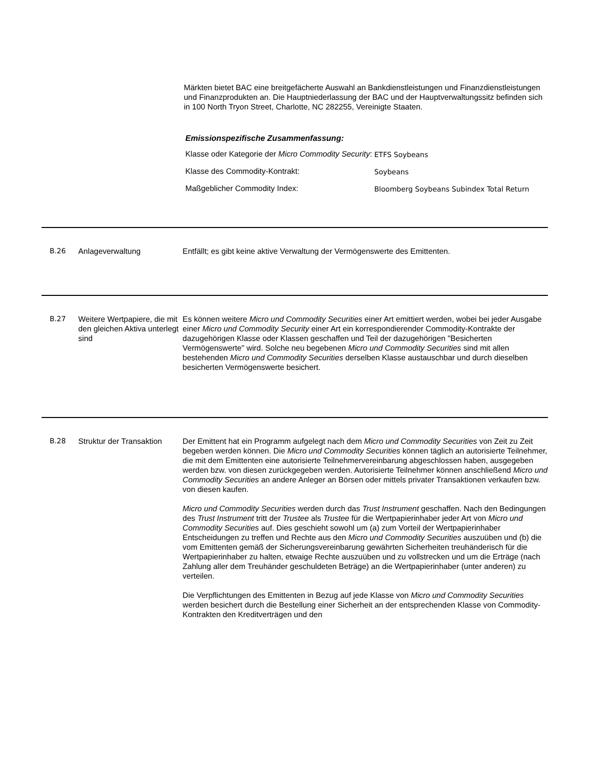Märkten bietet BAC eine breitgefächerte Auswahl an Bankdienstleistungen und Finanzdienstleistungen und Finanzprodukten an. Die Hauptniederlassung der BAC und der Hauptverwaltungssitz befinden sich in 100 North Tryon Street, Charlotte, NC 282255, Vereinigte Staaten.
Emissionspezifische Zusammenfassung:
| Klasse oder Kategorie der Micro Commodity Security : | ETFS Soybeans |
| Klasse des Commodity-Kontrakt: | Soybeans |
| Maßgeblicher Commodity Index: | Bloomberg Soybeans Subindex Total Return |
B.26 Anlageverwaltung Entfällt; es gibt keine aktive Verwaltung der Vermögenswerte des Emittenten.
B.27 Weitere Wertpapiere, die mit den gleichen Aktiva unterlegt sind
Es können weitere Micro und Commodity Securities einer Art emittiert werden, wobei bei jeder Ausgabe einer Micro und Commodity Security einer Art ein korrespondierender Commodity-Kontrakte der dazugehörigen Klasse oder Klassen geschaffen und Teil der dazugehörigen "Besicherten Vermögenswerte" wird. Solche neu begebenen Micro und Commodity Securities sind mit allen bestehenden Micro und Commodity Securities derselben Klasse austauschbar und durch dieselben besicherten Vermögenswerte besichert.
B.28 Struktur der Transaktion
Der Emittent hat ein Programm aufgelegt nach dem Micro und Commodity Securities von Zeit zu Zeit begeben werden können. Die Micro und Commodity Securities können täglich an autorisierte Teilnehmer, die mit dem Emittenten eine autorisierte Teilnehmervereinbarung abgeschlossen haben, ausgegeben werden bzw. von diesen zurückgegeben werden. Autorisierte Teilnehmer können anschließend Micro und Commodity Securities an andere Anleger an Börsen oder mittels privater Transaktionen verkaufen bzw. von diesen kaufen.
Micro und Commodity Securities werden durch das Trust Instrument geschaffen. Nach den Bedingungen des Trust Instrument tritt der Trustee als Trustee für die Wertpapierinhaber jeder Art von Micro und Commodity Securities auf. Dies geschieht sowohl um (a) zum Vorteil der Wertpapierinhaber Entscheidungen zu treffen und Rechte aus den Micro und Commodity Securities auszuüben und (b) die vom Emittenten gemäß der Sicherungsvereinbarung gewährten Sicherheiten treuhänderisch für die Wertpapierinhaber zu halten, etwaige Rechte auszuüben und zu vollstrecken und um die Erträge (nach Zahlung aller dem Treuhänder geschuldeten Beträge) an die Wertpapierinhaber (unter anderen) zu verteilen.
Die Verpflichtungen des Emittenten in Bezug auf jede Klasse von Micro und Commodity Securities werden besichert durch die Bestellung einer Sicherheit an der entsprechenden Klasse von Commodity-Kontrakten den Kreditverträgen und den